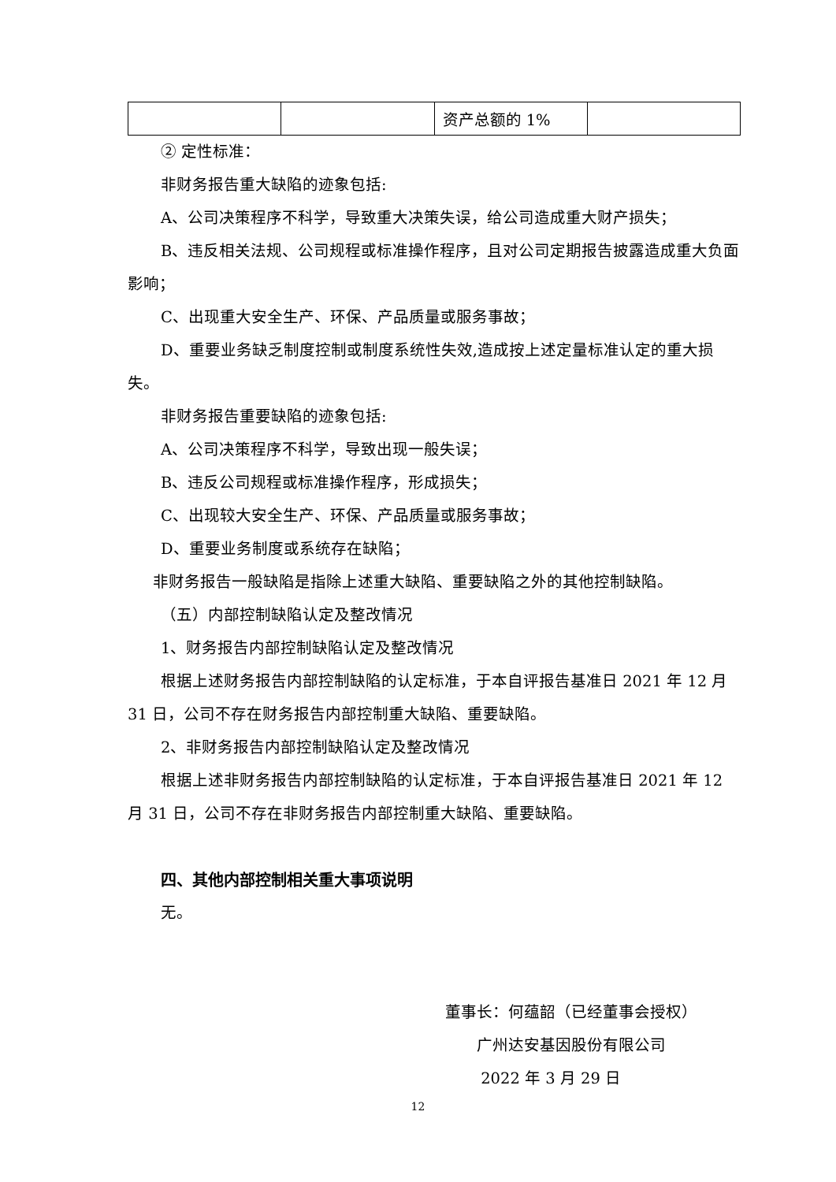| | | 资产总额的 1% | |
② 定性标准：
非财务报告重大缺陷的迹象包括:
A、公司决策程序不科学，导致重大决策失误，给公司造成重大财产损失；
B、违反相关法规、公司规程或标准操作程序，且对公司定期报告披露造成重大负面影响；
C、出现重大安全生产、环保、产品质量或服务事故；
D、重要业务缺乏制度控制或制度系统性失效,造成按上述定量标准认定的重大损失。
非财务报告重要缺陷的迹象包括:
A、公司决策程序不科学，导致出现一般失误；
B、违反公司规程或标准操作程序，形成损失；
C、出现较大安全生产、环保、产品质量或服务事故；
D、重要业务制度或系统存在缺陷；
非财务报告一般缺陷是指除上述重大缺陷、重要缺陷之外的其他控制缺陷。
（五）内部控制缺陷认定及整改情况
1、财务报告内部控制缺陷认定及整改情况
根据上述财务报告内部控制缺陷的认定标准，于本自评报告基准日 2021 年 12 月 31 日，公司不存在财务报告内部控制重大缺陷、重要缺陷。
2、非财务报告内部控制缺陷认定及整改情况
根据上述非财务报告内部控制缺陷的认定标准，于本自评报告基准日 2021 年 12 月 31 日，公司不存在非财务报告内部控制重大缺陷、重要缺陷。
四、其他内部控制相关重大事项说明
无。
董事长：何蕴韶（已经董事会授权）
广州达安基因股份有限公司
2022 年 3 月 29 日
12